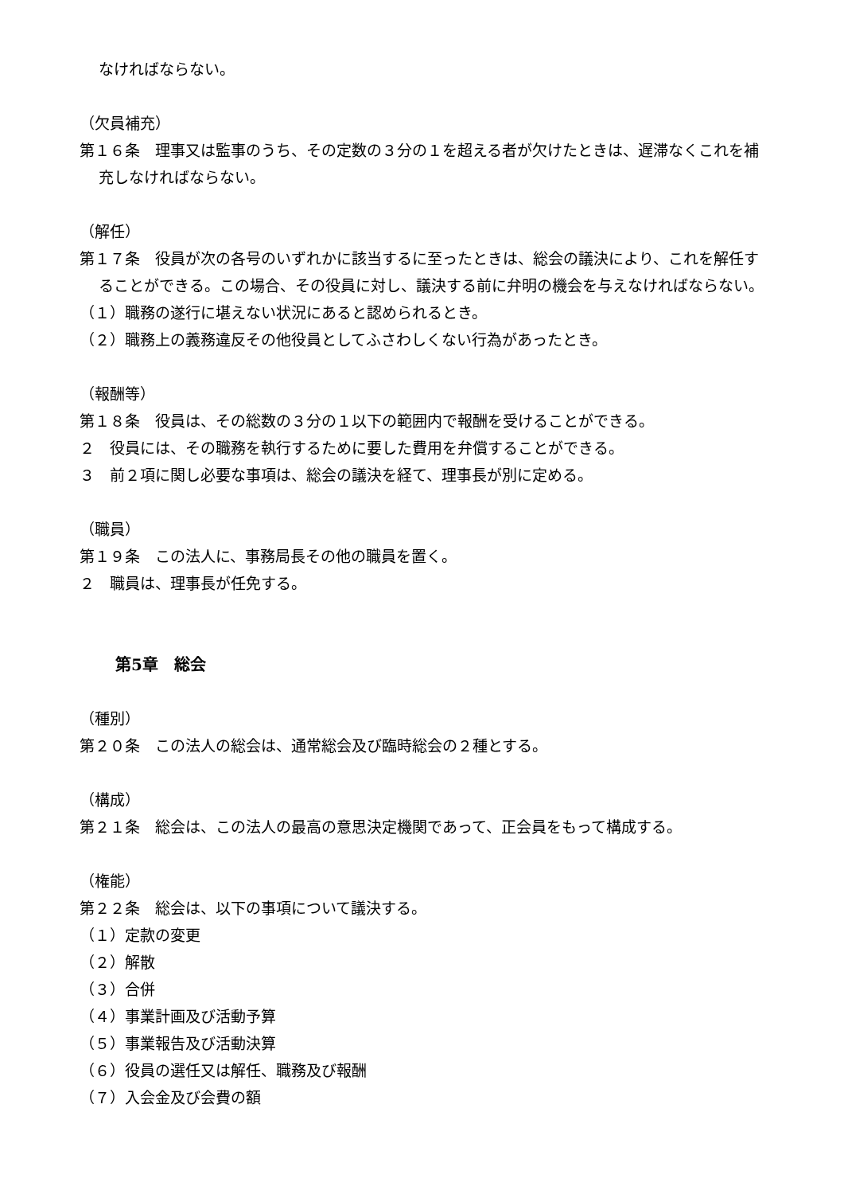なければならない。
（欠員補充）
第１６条　理事又は監事のうち、その定数の３分の１を超える者が欠けたときは、遅滞なくこれを補充しなければならない。
（解任）
第１７条　役員が次の各号のいずれかに該当するに至ったときは、総会の議決により、これを解任することができる。この場合、その役員に対し、議決する前に弁明の機会を与えなければならない。
（１）職務の遂行に堪えない状況にあると認められるとき。
（２）職務上の義務違反その他役員としてふさわしくない行為があったとき。
（報酬等）
第１８条　役員は、その総数の３分の１以下の範囲内で報酬を受けることができる。
２　役員には、その職務を執行するために要した費用を弁償することができる。
３　前２項に関し必要な事項は、総会の議決を経て、理事長が別に定める。
（職員）
第１９条　この法人に、事務局長その他の職員を置く。
２　職員は、理事長が任免する。
第5章　総会
（種別）
第２０条　この法人の総会は、通常総会及び臨時総会の２種とする。
（構成）
第２１条　総会は、この法人の最高の意思決定機関であって、正会員をもって構成する。
（権能）
第２２条　総会は、以下の事項について議決する。
（１）定款の変更
（２）解散
（３）合併
（４）事業計画及び活動予算
（５）事業報告及び活動決算
（６）役員の選任又は解任、職務及び報酬
（７）入会金及び会費の額